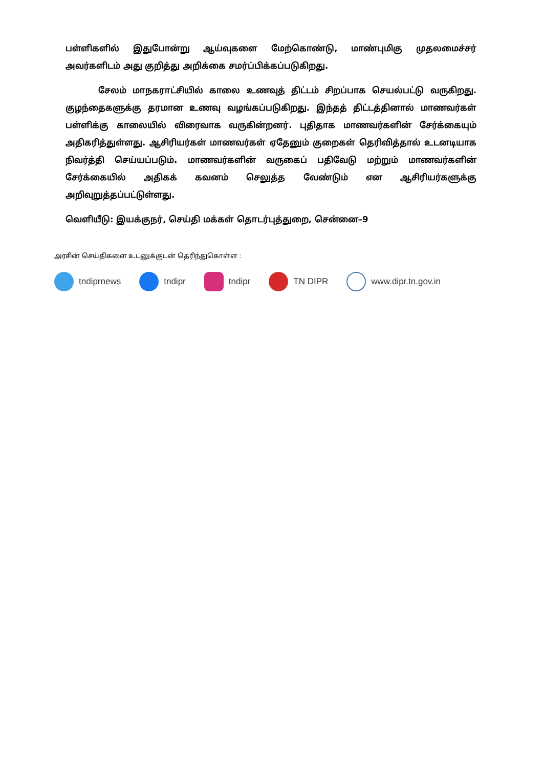பள்ளிகளில் இதுபோன்று ஆய்வுகளை மேற்கொண்டு, மாண்புமிகு முதலமைச்சர் அவர்களிடம் அது குறித்து அறிக்கை சமர்ப்பிக்கப்படுகிறது.
சேலம் மாநகராட்சியில் காலை உணவுத் திட்டம் சிறப்பாக செயல்பட்டு வருகிறது. குழந்தைகளுக்கு தரமான உணவு வழங்கப்படுகிறது. இந்தத் திட்டத்தினால் மாணவர்கள் பள்ளிக்கு காலையில் விரைவாக வருகின்றனர். புதிதாக மாணவர்களின் சேர்க்கையும் அதிகரித்துள்ளது. ஆசிரியர்கள் மாணவர்கள் ஏதேனும் குறைகள் தெரிவித்தால் உடனடியாக நிவர்த்தி செய்யப்படும். மாணவர்களின் வருகைப் பதிவேடு மற்றும் மாணவர்களின் சேர்க்கையில் அதிகக் கவனம் செலுத்த வேண்டும் என ஆசிரியர்களுக்கு அறிவுறுத்தப்பட்டுள்ளது.
வெளியீடு: இயக்குநர், செய்தி மக்கள் தொடர்புத்துறை, சென்னை–9
அரசின் செய்திகளை உடனுக்குடன் தெரிந்துகொள்ள :
tndiprnews tndipr tndipr TN DIPR www.dipr.tn.gov.in